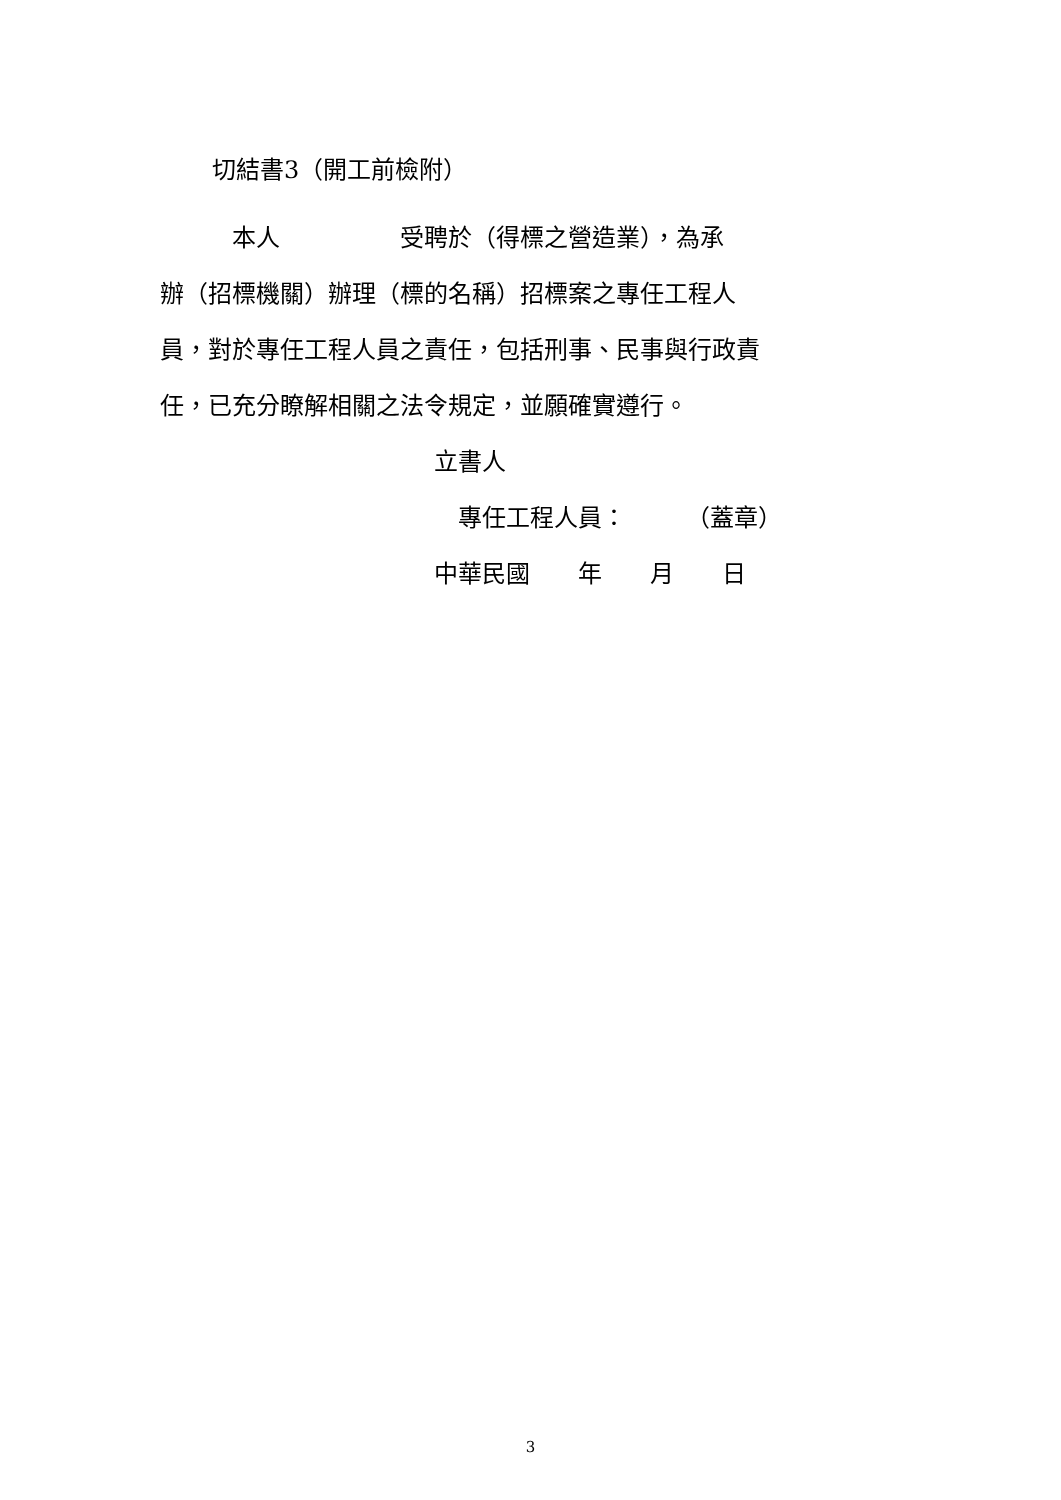切結書3（開工前檢附）
　　　本人　　　　　受聘於（得標之營造業），為承
辦（招標機關）辦理（標的名稱）招標案之專任工程人
員，對於專任工程人員之責任，包括刑事、民事與行政責
任，已充分瞭解相關之法令規定，並願確實遵行。
立書人
　專任工程人員：　　　（蓋章）
中華民國　　年　　月　　日
3